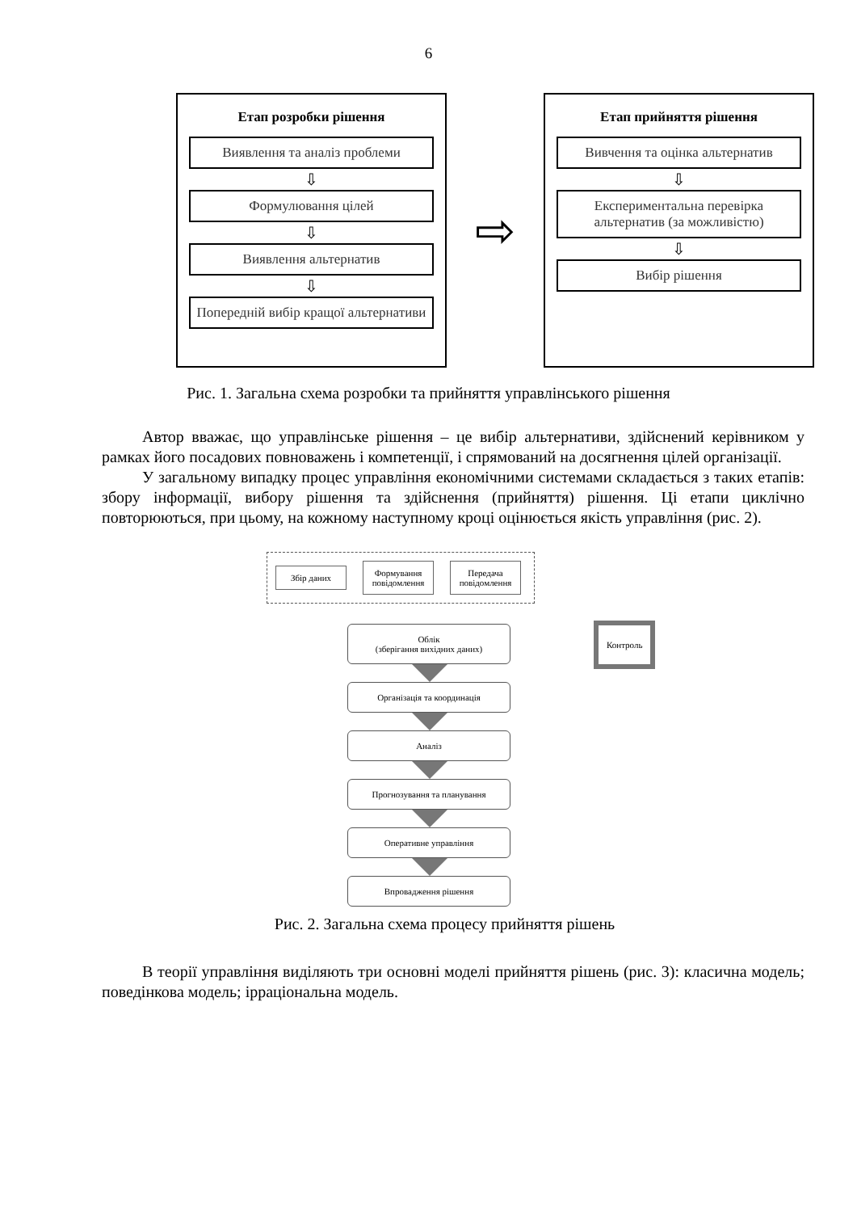6
Етап розробки рішення
Виявлення та аналіз проблеми
⇩
Формулювання цілей
⇩
Виявлення альтернатив
⇩
Попередній вибір кращої альтернативи
⇨
Етап прийняття рішення
Вивчення та оцінка альтернатив
⇩
Експериментальна перевірка альтернатив (за можливістю)
⇩
Вибір рішення
Рис. 1. Загальна схема розробки та прийняття управлінського рішення
Автор вважає, що управлінське рішення – це вибір альтернативи, здійснений керівником у рамках його посадових повноважень і компетенції, і спрямований на досягнення цілей організації.
У загальному випадку процес управління економічними системами складається з таких етапів: збору інформації, вибору рішення та здійснення (прийняття) рішення. Ці етапи циклічно повторюються, при цьому, на кожному наступному кроці оцінюється якість управління (рис. 2).
Збір даних
Формування повідомлення
Передача повідомлення
Контроль
Облік
(зберігання вихідних даних)
Організація та координація
Аналіз
Прогнозування та планування
Оперативне управління
Впровадження рішення
Рис. 2. Загальна схема процесу прийняття рішень
В теорії управління виділяють три основні моделі прийняття рішень (рис. 3): класична модель; поведінкова модель; ірраціональна модель.